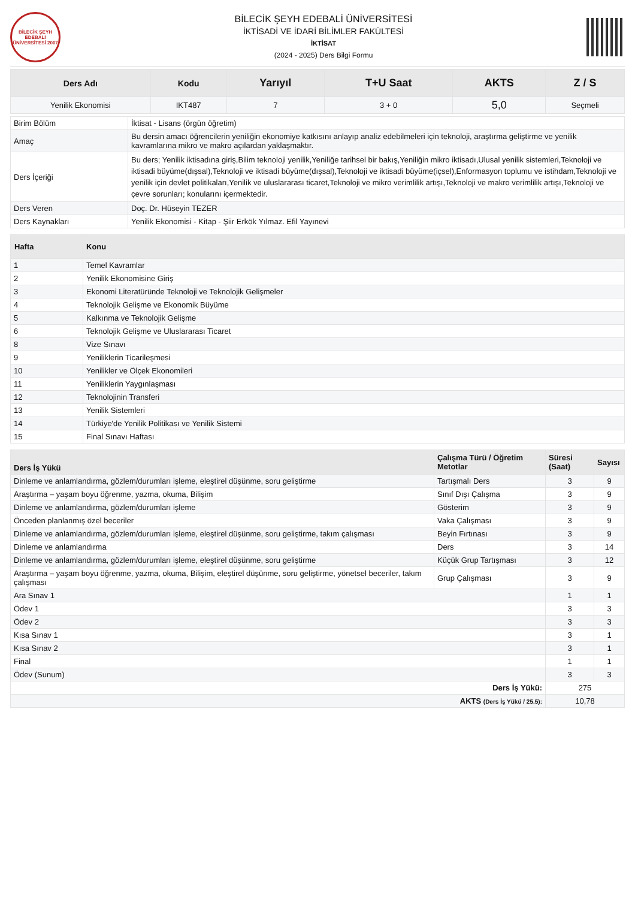BİLECİK ŞEYH EDEBALİ ÜNİVERSİTESİ 2007
BİLECİK ŞEYH EDEBALİ ÜNİVERSİTESİ
İKTİSADİ VE İDARİ BİLİMLER FAKÜLTESİ
İKTİSAT
(2024 - 2025) Ders Bilgi Formu
| Ders Adı | Kodu | Yarıyıl | T+U Saat | AKTS | Z / S |
| --- | --- | --- | --- | --- | --- |
| Yenilik Ekonomisi | IKT487 | 7 | 3 + 0 | 5,0 | Seçmeli |
| Birim Bölüm | İktisat - Lisans (örgün öğretim) |
| Amaç | Bu dersin amacı öğrencilerin yeniliğin ekonomiye katkısını anlayıp analiz edebilmeleri için teknoloji, araştırma geliştirme ve yenilik kavramlarına mikro ve makro açılardan yaklaşmaktır. |
| Ders İçeriği | Bu ders; Yenilik iktisadına giriş,Bilim teknoloji yenilik,Yeniliğe tarihsel bir bakış,Yeniliğin mikro iktisadı,Ulusal yenilik sistemleri,Teknoloji ve iktisadi büyüme(dışsal),Teknoloji ve iktisadi büyüme(dışsal),Teknoloji ve iktisadi büyüme(içsel),Enformasyon toplumu ve istihdam,Teknoloji ve yenilik için devlet politikaları,Yenilik ve uluslararası ticaret,Teknoloji ve mikro verimlilik artışı,Teknoloji ve makro verimlilik artışı,Teknoloji ve çevre sorunları; konularını içermektedir. |
| Ders Veren | Doç. Dr. Hüseyin TEZER |
| Ders Kaynakları | Yenilik Ekonomisi - Kitap - Şiir Erkök Yılmaz. Efil Yayınevi |
| Hafta | Konu |
| --- | --- |
| 1 | Temel Kavramlar |
| 2 | Yenilik Ekonomisine Giriş |
| 3 | Ekonomi Literatüründe Teknoloji ve Teknolojik Gelişmeler |
| 4 | Teknolojik Gelişme ve Ekonomik Büyüme |
| 5 | Kalkınma ve Teknolojik Gelişme |
| 6 | Teknolojik Gelişme ve Uluslararası Ticaret |
| 8 | Vize Sınavı |
| 9 | Yeniliklerin Ticarileşmesi |
| 10 | Yenilikler ve Ölçek Ekonomileri |
| 11 | Yeniliklerin Yaygınlaşması |
| 12 | Teknolojinin Transferi |
| 13 | Yenilik Sistemleri |
| 14 | Türkiye'de Yenilik Politikası ve Yenilik Sistemi |
| 15 | Final Sınavı Haftası |
| Ders İş Yükü | Çalışma Türü / Öğretim Metotlar | Süresi (Saat) | Sayısı |
| --- | --- | --- | --- |
| Dinleme ve anlamlandırma, gözlem/durumları işleme, eleştirel düşünme, soru geliştirme | Tartışmalı Ders | 3 | 9 |
| Araştırma – yaşam boyu öğrenme, yazma, okuma, Bilişim | Sınıf Dışı Çalışma | 3 | 9 |
| Dinleme ve anlamlandırma, gözlem/durumları işleme | Gösterim | 3 | 9 |
| Önceden planlanmış özel beceriler | Vaka Çalışması | 3 | 9 |
| Dinleme ve anlamlandırma, gözlem/durumları işleme, eleştirel düşünme, soru geliştirme, takım çalışması | Beyin Fırtınası | 3 | 9 |
| Dinleme ve anlamlandırma | Ders | 3 | 14 |
| Dinleme ve anlamlandırma, gözlem/durumları işleme, eleştirel düşünme, soru geliştirme | Küçük Grup Tartışması | 3 | 12 |
| Araştırma – yaşam boyu öğrenme, yazma, okuma, Bilişim, eleştirel düşünme, soru geliştirme, yönetsel beceriler, takım çalışması | Grup Çalışması | 3 | 9 |
| Ara Sınav 1 | | 1 | 1 |
| Ödev 1 | | 3 | 3 |
| Ödev 2 | | 3 | 3 |
| Kısa Sınav 1 | | 3 | 1 |
| Kısa Sınav 2 | | 3 | 1 |
| Final | | 1 | 1 |
| Ödev (Sunum) | | 3 | 3 |
| Ders İş Yükü: | | 275 | |
| AKTS (Ders İş Yükü / 25.5): | | 10,78 | |